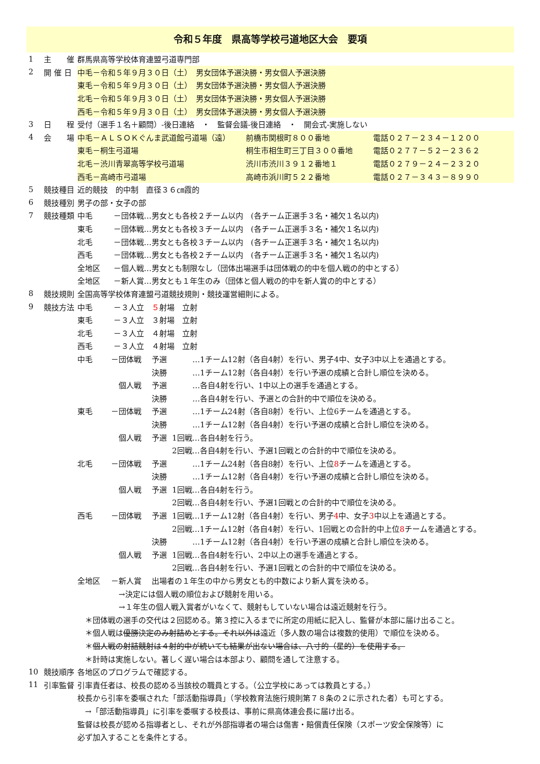令和５年度　県高等学校弓道地区大会　要項
| 1 | 主 催 | 群馬県高等学校体育連盟弓道専門部 |
| 2 | 開 催 日 | 中毛－令和５年９月３０日（土） 男女団体予選決勝・男女個人予選決勝 |
| | | 東毛－令和５年９月３０日（土） 男女団体予選決勝・男女個人予選決勝 |
| | | 北毛－令和５年９月３０日（土） 男女団体予選決勝・男女個人予選決勝 |
| | | 西毛－令和５年９月３０日（土） 男女団体予選決勝・男女個人予選決勝 |
| 3 | 日 程 | 受付（選手１名＋顧問）-後日連絡 ・ 監督会議-後日連絡 ・ 開会式-実施しない |
| 4 | 会 場 | 中毛－ＡＬＳＯＫぐんま武道館弓道場（遠） 前橋市関根町８００番地 電話０２７－２３４－１２００ |
| | | 東毛－桐生弓道場 桐生市相生町三丁目３００番地 電話０２７７－５２－２３６２ |
| | | 北毛－渋川青翠高等学校弓道場 渋川市渋川３９１２番地１ 電話０２７９－２４－２３２０ |
| | | 西毛－高崎市弓道場 高崎市浜川町５２２番地 電話０２７－３４３－８９９０ |
| 5 | 競技種目 | 近的競技 的中制 直径３６㎝霞的 |
| 6 | 競技種別 | 男子の部・女子の部 |
| 7 | 競技種類 | 中毛 －団体戦…男女とも各校２チーム以内 (各チーム正選手３名・補欠１名以内) |
| | | 東毛 －団体戦…男女とも各校３チーム以内 (各チーム正選手３名・補欠１名以内) |
| | | 北毛 －団体戦…男女とも各校３チーム以内 (各チーム正選手３名・補欠１名以内) |
| | | 西毛 －団体戦…男女とも各校２チーム以内 (各チーム正選手３名・補欠１名以内) |
| | | 全地区 －個人戦…男女とも制限なし（団体出場選手は団体戦の的中を個人戦の的中とする） |
| | | 全地区 －新人賞…男女とも１年生のみ（団体と個人戦の的中を新人賞の的中とする） |
| 8 | 競技規則 | 全国高等学校体育連盟弓道競技規則・競技運営細則による。 |
| 9 | 競技方法 | 中毛 －３人立 ５ 射場 立射 |
| | | 東毛 －３人立 ３射場 立射 |
| | | 北毛 －３人立 ４射場 立射 |
| | | 西毛 －３人立 ４射場 立射 |
| | | 中毛 －団体戦 予選 …1チーム12射（各自4射）を行い、男子4中、女子3中以上を通過とする。 |
| | | 決勝 …1チーム12射（各自4射）を行い予選の成績と合計し順位を決める。 |
| | | 個人戦 予選 …各自4射を行い、1中以上の選手を通過とする。 |
| | | 決勝 …各自4射を行い、予選との合計的中で順位を決める。 |
| | | 東毛 －団体戦 予選 …1チーム24射（各自8射）を行い、上位6チームを通過とする。 |
| | | 決勝 …1チーム12射（各自4射）を行い予選の成績と合計し順位を決める。 |
| | | 個人戦 予選 1回戦…各自4射を行う。 |
| | | 2回戦…各自4射を行い、予選1回戦との合計的中で順位を決める。 |
| | | 北毛 －団体戦 予選 …1チーム24射（各自8射）を行い、上位 8 チームを通過とする。 |
| | | 決勝 …1チーム12射（各自4射）を行い予選の成績と合計し順位を決める。 |
| | | 個人戦 予選 1回戦…各自4射を行う。 |
| | | 2回戦…各自4射を行い、予選1回戦との合計的中で順位を決める。 |
| | | 西毛 －団体戦 予選 1回戦…1チーム12射（各自4射）を行い、男子 4 中、女子 3 中以上を通過とする。 |
| | | 2回戦…1チーム12射（各自4射）を行い、1回戦との合計的中上位 8 チームを通過とする。 |
| | | 決勝 …1チーム12射（各自4射）を行い予選の成績と合計し順位を決める。 |
| | | 個人戦 予選 1回戦…各自4射を行い、2中以上の選手を通過とする。 |
| | | 2回戦…各自4射を行い、予選1回戦との合計的中で順位を決める。 |
| | | 全地区 －新人賞 出場者の１年生の中から男女とも的中数により新人賞を決める。 |
| | | →決定には個人戦の順位および競射を用いる。 |
| | | →１年生の個人戦入賞者がいなくて、競射もしていない場合は遠近競射を行う。 |
| | | ＊団体戦の選手の交代は２回認める。第３控に入るまでに所定の用紙に記入し、監督が本部に届け出ること。 |
| | | ＊個人戦は 優勝決定のみ射詰めとする。それ以外は 遠近（多人数の場合は複数的使用）で順位を決める。 |
| | | ＊ 個人戦の射詰競射は４射的中が続いても結果が出ない場合は、八寸的（星的）を使用する。 |
| | | ＊計時は実施しない。著しく遅い場合は本部より、顧問を通して注意する。 |
| 10 | 競技順序 | 各地区のプログラムで確認する。 |
| 11 | 引率監督 | 引率責任者は、校長の認める当該校の職員とする。（公立学校にあっては教員とする。） |
| | | 校長から引率を委嘱された「部活動指導員」（学校教育法施行規則第７８条の２に示された者）も可とする。 |
| | | →「部活動指導員」に引率を委嘱する校長は、事前に県高体連会長に届け出る。 |
| | | 監督は校長が認める指導者とし、それが外部指導者の場合は傷害・賠償責任保険（スポーツ安全保険等）に |
| | | 必ず加入することを条件とする。 |